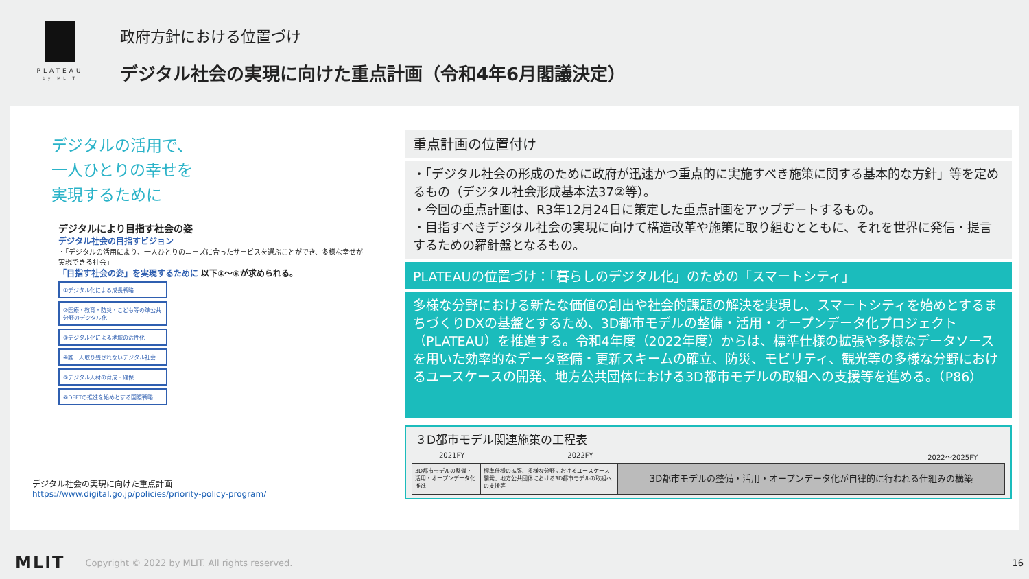PLATEAU
by MLIT
政府方針における位置づけ
デジタル社会の実現に向けた重点計画（令和4年6月閣議決定）
デジタルの活用で、
一人ひとりの幸せを
実現するために
デジタルにより目指す社会の姿
デジタル社会の目指すビジョン
・「デジタルの活用により、一人ひとりのニーズに合ったサービスを選ぶことができ、多様な幸せが実現できる社会」
「目指す社会の姿」を実現するために 以下①～⑥が求められる。
①デジタル化による成長戦略
②医療・教育・防災・こども等の準公共分野のデジタル化
③デジタル化による地域の活性化
④誰一人取り残されないデジタル社会
⑤デジタル人材の育成・確保
⑥DFFTの推進を始めとする国際戦略
デジタル社会の実現に向けた重点計画
https://www.digital.go.jp/policies/priority-policy-program/
重点計画の位置付け
・「デジタル社会の形成のために政府が迅速かつ重点的に実施すべき施策に関する基本的な方針」等を定めるもの（デジタル社会形成基本法37②等）。
・今回の重点計画は、R3年12月24日に策定した重点計画をアップデートするもの。
・目指すべきデジタル社会の実現に向けて構造改革や施策に取り組むとともに、それを世界に発信・提言するための羅針盤となるもの。
PLATEAUの位置づけ：「暮らしのデジタル化」のための「スマートシティ」
多様な分野における新たな価値の創出や社会的課題の解決を実現し、スマートシティを始めとするまちづくりDXの基盤とするため、3D都市モデルの整備・活用・オープンデータ化プロジェクト（PLATEAU）を推進する。令和4年度（2022年度）からは、標準仕様の拡張や多様なデータソースを用いた効率的なデータ整備・更新スキームの確立、防災、モビリティ、観光等の多様な分野におけるユースケースの開発、地方公共団体における3D都市モデルの取組への支援等を進める。（P86）
３D都市モデル関連施策の工程表
2021FY 2022FY 2022～2025FY
3D都市モデルの整備・活用・オープンデータ化推進
標準仕様の拡張、多様な分野におけるユースケース開発、地方公共団体における3D都市モデルの取組への支援等
3D都市モデルの整備・活用・オープンデータ化が自律的に行われる仕組みの構築
MLIT Copyright © 2022 by MLIT. All rights reserved. 16